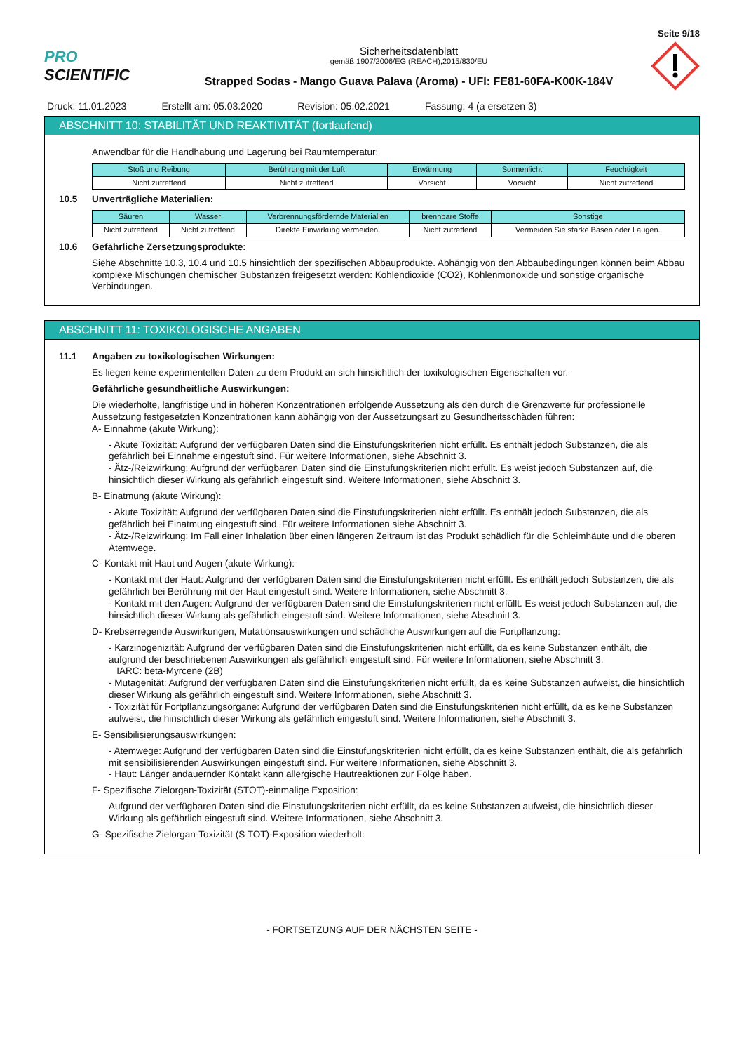Seite 9/18
PRO SCIENTIFIC
Sicherheitsdatenblatt
gemäß 1907/2006/EG (REACH),2015/830/EU
Strapped Sodas - Mango Guava Palava (Aroma) - UFI: FE81-60FA-K00K-184V
Druck: 11.01.2023 Erstellt am: 05.03.2020 Revision: 05.02.2021 Fassung: 4 (a ersetzen 3)
ABSCHNITT 10: STABILITÄT UND REAKTIVITÄT (fortlaufend)
Anwendbar für die Handhabung und Lagerung bei Raumtemperatur:
| Stoß und Reibung | Berührung mit der Luft | Erwärmung | Sonnenlicht | Feuchtigkeit |
| --- | --- | --- | --- | --- |
| Nicht zutreffend | Nicht zutreffend | Vorsicht | Vorsicht | Nicht zutreffend |
10.5 Unverträgliche Materialien:
| Säuren | Wasser | Verbrennungsfördernde Materialien | brennbare Stoffe | Sonstige |
| --- | --- | --- | --- | --- |
| Nicht zutreffend | Nicht zutreffend | Direkte Einwirkung vermeiden. | Nicht zutreffend | Vermeiden Sie starke Basen oder Laugen. |
10.6 Gefährliche Zersetzungsprodukte:
Siehe Abschnitte 10.3, 10.4 und 10.5 hinsichtlich der spezifischen Abbauprodukte. Abhängig von den Abbaubedingungen können beim Abbau komplexe Mischungen chemischer Substanzen freigesetzt werden: Kohlendioxide (CO2), Kohlenmonoxide und sonstige organische Verbindungen.
ABSCHNITT 11: TOXIKOLOGISCHE ANGABEN
11.1 Angaben zu toxikologischen Wirkungen:
Es liegen keine experimentellen Daten zu dem Produkt an sich hinsichtlich der toxikologischen Eigenschaften vor.
Gefährliche gesundheitliche Auswirkungen:
Die wiederholte, langfristige und in höheren Konzentrationen erfolgende Aussetzung als den durch die Grenzwerte für professionelle Aussetzung festgesetzten Konzentrationen kann abhängig von der Aussetzungsart zu Gesundheitsschäden führen:
A- Einnahme (akute Wirkung):
- Akute Toxizität: Aufgrund der verfügbaren Daten sind die Einstufungskriterien nicht erfüllt. Es enthält jedoch Substanzen, die als gefährlich bei Einnahme eingestuft sind. Für weitere Informationen, siehe Abschnitt 3.
- Ätz-/Reizwirkung: Aufgrund der verfügbaren Daten sind die Einstufungskriterien nicht erfüllt. Es weist jedoch Substanzen auf, die hinsichtlich dieser Wirkung als gefährlich eingestuft sind. Weitere Informationen, siehe Abschnitt 3.
B- Einatmung (akute Wirkung):
- Akute Toxizität: Aufgrund der verfügbaren Daten sind die Einstufungskriterien nicht erfüllt. Es enthält jedoch Substanzen, die als gefährlich bei Einatmung eingestuft sind. Für weitere Informationen siehe Abschnitt 3.
- Ätz-/Reizwirkung: Im Fall einer Inhalation über einen längeren Zeitraum ist das Produkt schädlich für die Schleimhäute und die oberen Atemwege.
C- Kontakt mit Haut und Augen (akute Wirkung):
- Kontakt mit der Haut: Aufgrund der verfügbaren Daten sind die Einstufungskriterien nicht erfüllt. Es enthält jedoch Substanzen, die als gefährlich bei Berührung mit der Haut eingestuft sind. Weitere Informationen, siehe Abschnitt 3.
- Kontakt mit den Augen: Aufgrund der verfügbaren Daten sind die Einstufungskriterien nicht erfüllt. Es weist jedoch Substanzen auf, die hinsichtlich dieser Wirkung als gefährlich eingestuft sind. Weitere Informationen, siehe Abschnitt 3.
D- Krebserregende Auswirkungen, Mutationsauswirkungen und schädliche Auswirkungen auf die Fortpflanzung:
- Karzinogenizität: Aufgrund der verfügbaren Daten sind die Einstufungskriterien nicht erfüllt, da es keine Substanzen enthält, die aufgrund der beschriebenen Auswirkungen als gefährlich eingestuft sind. Für weitere Informationen, siehe Abschnitt 3.
IARC: beta-Myrcene (2B)
- Mutagenität: Aufgrund der verfügbaren Daten sind die Einstufungskriterien nicht erfüllt, da es keine Substanzen aufweist, die hinsichtlich dieser Wirkung als gefährlich eingestuft sind. Weitere Informationen, siehe Abschnitt 3.
- Toxizität für Fortpflanzungsorgane: Aufgrund der verfügbaren Daten sind die Einstufungskriterien nicht erfüllt, da es keine Substanzen aufweist, die hinsichtlich dieser Wirkung als gefährlich eingestuft sind. Weitere Informationen, siehe Abschnitt 3.
E- Sensibilisierungsauswirkungen:
- Atemwege: Aufgrund der verfügbaren Daten sind die Einstufungskriterien nicht erfüllt, da es keine Substanzen enthält, die als gefährlich mit sensibilisierenden Auswirkungen eingestuft sind. Für weitere Informationen, siehe Abschnitt 3.
- Haut: Länger andauernder Kontakt kann allergische Hautreaktionen zur Folge haben.
F- Spezifische Zielorgan-Toxizität (STOT)-einmalige Exposition:
Aufgrund der verfügbaren Daten sind die Einstufungskriterien nicht erfüllt, da es keine Substanzen aufweist, die hinsichtlich dieser Wirkung als gefährlich eingestuft sind. Weitere Informationen, siehe Abschnitt 3.
G- Spezifische Zielorgan-Toxizität (S TOT)-Exposition wiederholt:
- FORTSETZUNG AUF DER NÄCHSTEN SEITE -